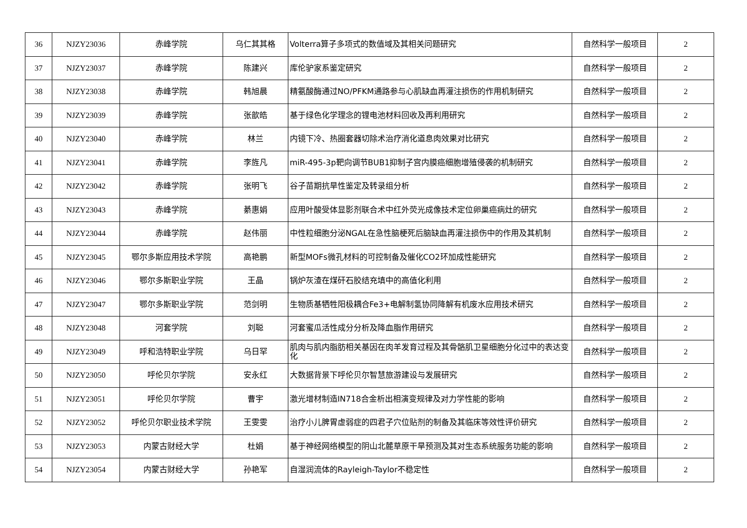| 36 | NJZY23036 | 赤峰学院 | 乌仁其其格 | Volterra算子多项式的数值域及其相关问题研究 | 自然科学一般项目 | 2 |
| 37 | NJZY23037 | 赤峰学院 | 陈建兴 | 库伦驴家系鉴定研究 | 自然科学一般项目 | 2 |
| 38 | NJZY23038 | 赤峰学院 | 韩旭晨 | 精氨酸酶通过NO/PFKM通路参与心肌缺血再灌注损伤的作用机制研究 | 自然科学一般项目 | 2 |
| 39 | NJZY23039 | 赤峰学院 | 张歆皓 | 基于绿色化学理念的锂电池材料回收及再利用研究 | 自然科学一般项目 | 2 |
| 40 | NJZY23040 | 赤峰学院 | 林兰 | 内镜下冷、热圈套器切除术治疗消化道息肉效果对比研究 | 自然科学一般项目 | 2 |
| 41 | NJZY23041 | 赤峰学院 | 李旌凡 | miR-495-3p靶向调节BUB1抑制子宫内膜癌细胞增殖侵袭的机制研究 | 自然科学一般项目 | 2 |
| 42 | NJZY23042 | 赤峰学院 | 张明飞 | 谷子苗期抗旱性鉴定及转录组分析 | 自然科学一般项目 | 2 |
| 43 | NJZY23043 | 赤峰学院 | 綦惠娟 | 应用叶酸受体显影剂联合术中红外荧光成像技术定位卵巢癌病灶的研究 | 自然科学一般项目 | 2 |
| 44 | NJZY23044 | 赤峰学院 | 赵伟丽 | 中性粒细胞分泌NGAL在急性脑梗死后脑缺血再灌注损伤中的作用及其机制 | 自然科学一般项目 | 2 |
| 45 | NJZY23045 | 鄂尔多斯应用技术学院 | 高艳鹏 | 新型MOFs微孔材料的可控制备及催化CO2环加成性能研究 | 自然科学一般项目 | 2 |
| 46 | NJZY23046 | 鄂尔多斯职业学院 | 王晶 | 锅炉灰渣在煤矸石胶结充填中的高值化利用 | 自然科学一般项目 | 2 |
| 47 | NJZY23047 | 鄂尔多斯职业学院 | 范剑明 | 生物质基牺牲阳极耦合Fe3+电解制氢协同降解有机废水应用技术研究 | 自然科学一般项目 | 2 |
| 48 | NJZY23048 | 河套学院 | 刘聪 | 河套蜜瓜活性成分分析及降血脂作用研究 | 自然科学一般项目 | 2 |
| 49 | NJZY23049 | 呼和浩特职业学院 | 乌日罕 | 肌肉与肌内脂肪相关基因在肉羊发育过程及其骨骼肌卫星细胞分化过中的表达变化 | 自然科学一般项目 | 2 |
| 50 | NJZY23050 | 呼伦贝尔学院 | 安永红 | 大数据背景下呼伦贝尔智慧旅游建设与发展研究 | 自然科学一般项目 | 2 |
| 51 | NJZY23051 | 呼伦贝尔学院 | 曹宇 | 激光增材制造IN718合金析出相演变规律及对力学性能的影响 | 自然科学一般项目 | 2 |
| 52 | NJZY23052 | 呼伦贝尔职业技术学院 | 王雯雯 | 治疗小儿脾胃虚弱症的四君子穴位贴剂的制备及其临床等效性评价研究 | 自然科学一般项目 | 2 |
| 53 | NJZY23053 | 内蒙古财经大学 | 杜娟 | 基于神经网络模型的阴山北麓草原干旱预测及其对生态系统服务功能的影响 | 自然科学一般项目 | 2 |
| 54 | NJZY23054 | 内蒙古财经大学 | 孙艳军 | 自湿润流体的Rayleigh-Taylor不稳定性 | 自然科学一般项目 | 2 |